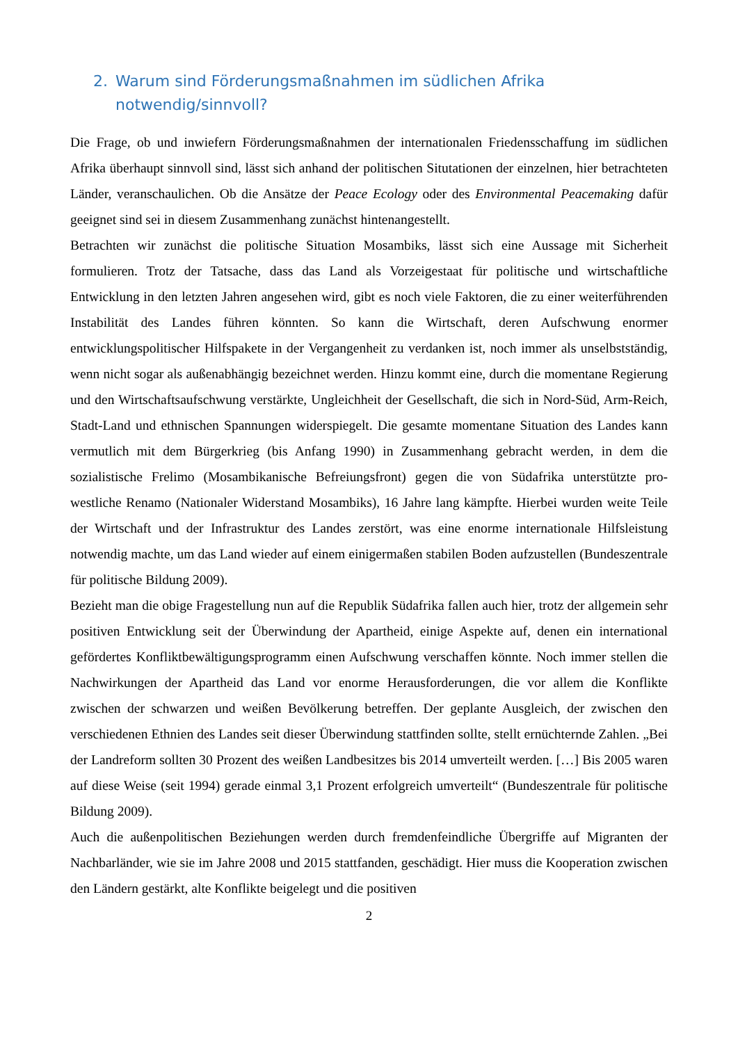2. Warum sind Förderungsmaßnahmen im südlichen Afrika notwendig/sinnvoll?
Die Frage, ob und inwiefern Förderungsmaßnahmen der internationalen Friedensschaffung im südlichen Afrika überhaupt sinnvoll sind, lässt sich anhand der politischen Situtationen der einzelnen, hier betrachteten Länder, veranschaulichen. Ob die Ansätze der Peace Ecology oder des Environmental Peacemaking dafür geeignet sind sei in diesem Zusammenhang zunächst hintenangestellt.
Betrachten wir zunächst die politische Situation Mosambiks, lässt sich eine Aussage mit Sicherheit formulieren. Trotz der Tatsache, dass das Land als Vorzeigestaat für politische und wirtschaftliche Entwicklung in den letzten Jahren angesehen wird, gibt es noch viele Faktoren, die zu einer weiterführenden Instabilität des Landes führen könnten. So kann die Wirtschaft, deren Aufschwung enormer entwicklungspolitischer Hilfspakete in der Vergangenheit zu verdanken ist, noch immer als unselbstständig, wenn nicht sogar als außenabhängig bezeichnet werden. Hinzu kommt eine, durch die momentane Regierung und den Wirtschaftsaufschwung verstärkte, Ungleichheit der Gesellschaft, die sich in Nord-Süd, Arm-Reich, Stadt-Land und ethnischen Spannungen widerspiegelt. Die gesamte momentane Situation des Landes kann vermutlich mit dem Bürgerkrieg (bis Anfang 1990) in Zusammenhang gebracht werden, in dem die sozialistische Frelimo (Mosambikanische Befreiungsfront) gegen die von Südafrika unterstützte pro-westliche Renamo (Nationaler Widerstand Mosambiks), 16 Jahre lang kämpfte. Hierbei wurden weite Teile der Wirtschaft und der Infrastruktur des Landes zerstört, was eine enorme internationale Hilfsleistung notwendig machte, um das Land wieder auf einem einigermaßen stabilen Boden aufzustellen (Bundeszentrale für politische Bildung 2009).
Bezieht man die obige Fragestellung nun auf die Republik Südafrika fallen auch hier, trotz der allgemein sehr positiven Entwicklung seit der Überwindung der Apartheid, einige Aspekte auf, denen ein international gefördertes Konfliktbewältigungsprogramm einen Aufschwung verschaffen könnte. Noch immer stellen die Nachwirkungen der Apartheid das Land vor enorme Herausforderungen, die vor allem die Konflikte zwischen der schwarzen und weißen Bevölkerung betreffen. Der geplante Ausgleich, der zwischen den verschiedenen Ethnien des Landes seit dieser Überwindung stattfinden sollte, stellt ernüchternde Zahlen. „Bei der Landreform sollten 30 Prozent des weißen Landbesitzes bis 2014 umverteilt werden. […] Bis 2005 waren auf diese Weise (seit 1994) gerade einmal 3,1 Prozent erfolgreich umverteilt“ (Bundeszentrale für politische Bildung 2009).
Auch die außenpolitischen Beziehungen werden durch fremdenfeindliche Übergriffe auf Migranten der Nachbarländer, wie sie im Jahre 2008 und 2015 stattfanden, geschädigt. Hier muss die Kooperation zwischen den Ländern gestärkt, alte Konflikte beigelegt und die positiven
2